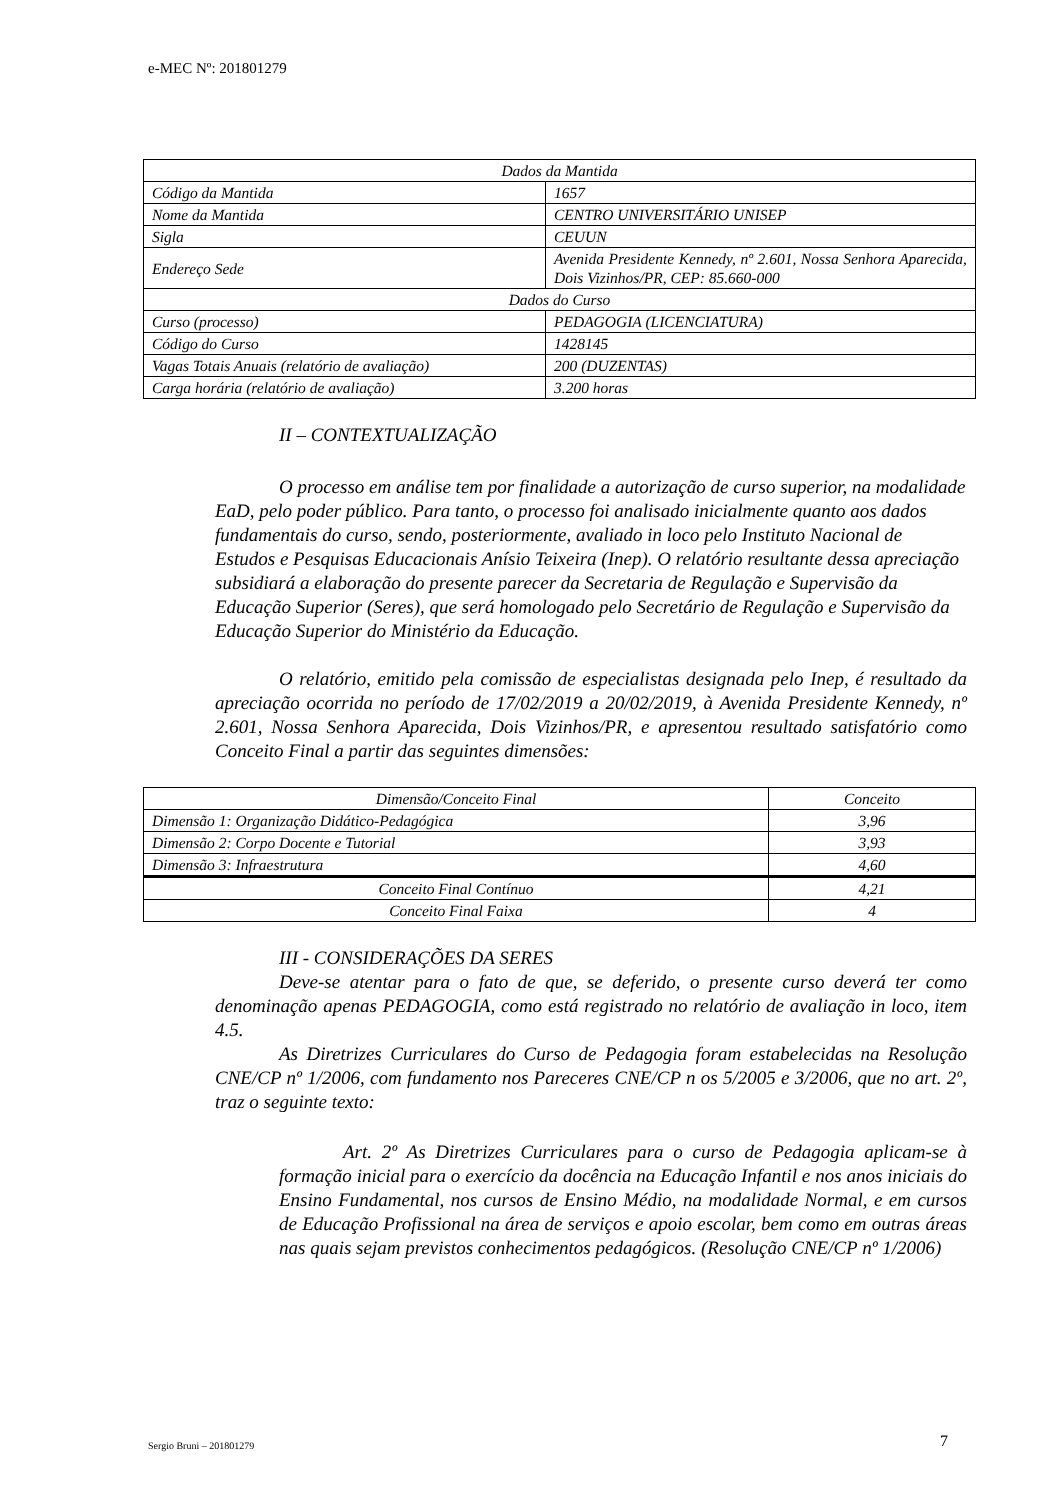e-MEC Nº: 201801279
| Dados da Mantida | |
| Código da Mantida | 1657 |
| Nome da Mantida | CENTRO UNIVERSITÁRIO UNISEP |
| Sigla | CEUUN |
| Endereço Sede | Avenida Presidente Kennedy, nº 2.601, Nossa Senhora Aparecida, Dois Vizinhos/PR, CEP: 85.660-000 |
| Dados do Curso | |
| Curso (processo) | PEDAGOGIA (LICENCIATURA) |
| Código do Curso | 1428145 |
| Vagas Totais Anuais (relatório de avaliação) | 200 (DUZENTAS) |
| Carga horária (relatório de avaliação) | 3.200 horas |
II – CONTEXTUALIZAÇÃO
O processo em análise tem por finalidade a autorização de curso superior, na modalidade EaD, pelo poder público. Para tanto, o processo foi analisado inicialmente quanto aos dados fundamentais do curso, sendo, posteriormente, avaliado in loco pelo Instituto Nacional de Estudos e Pesquisas Educacionais Anísio Teixeira (Inep). O relatório resultante dessa apreciação subsidiará a elaboração do presente parecer da Secretaria de Regulação e Supervisão da Educação Superior (Seres), que será homologado pelo Secretário de Regulação e Supervisão da Educação Superior do Ministério da Educação.
O relatório, emitido pela comissão de especialistas designada pelo Inep, é resultado da apreciação ocorrida no período de 17/02/2019 a 20/02/2019, à Avenida Presidente Kennedy, nº 2.601, Nossa Senhora Aparecida, Dois Vizinhos/PR, e apresentou resultado satisfatório como Conceito Final a partir das seguintes dimensões:
| Dimensão/Conceito Final | Conceito |
| --- | --- |
| Dimensão 1: Organização Didático-Pedagógica | 3,96 |
| Dimensão 2: Corpo Docente e Tutorial | 3,93 |
| Dimensão 3: Infraestrutura | 4,60 |
| Conceito Final Contínuo | 4,21 |
| Conceito Final Faixa | 4 |
III - CONSIDERAÇÕES DA SERES
Deve-se atentar para o fato de que, se deferido, o presente curso deverá ter como denominação apenas PEDAGOGIA, como está registrado no relatório de avaliação in loco, item 4.5.
As Diretrizes Curriculares do Curso de Pedagogia foram estabelecidas na Resolução CNE/CP nº 1/2006, com fundamento nos Pareceres CNE/CP n os 5/2005 e 3/2006, que no art. 2º, traz o seguinte texto:
Art. 2º As Diretrizes Curriculares para o curso de Pedagogia aplicam-se à formação inicial para o exercício da docência na Educação Infantil e nos anos iniciais do Ensino Fundamental, nos cursos de Ensino Médio, na modalidade Normal, e em cursos de Educação Profissional na área de serviços e apoio escolar, bem como em outras áreas nas quais sejam previstos conhecimentos pedagógicos. (Resolução CNE/CP nº 1/2006)
Sergio Bruni – 201801279 7